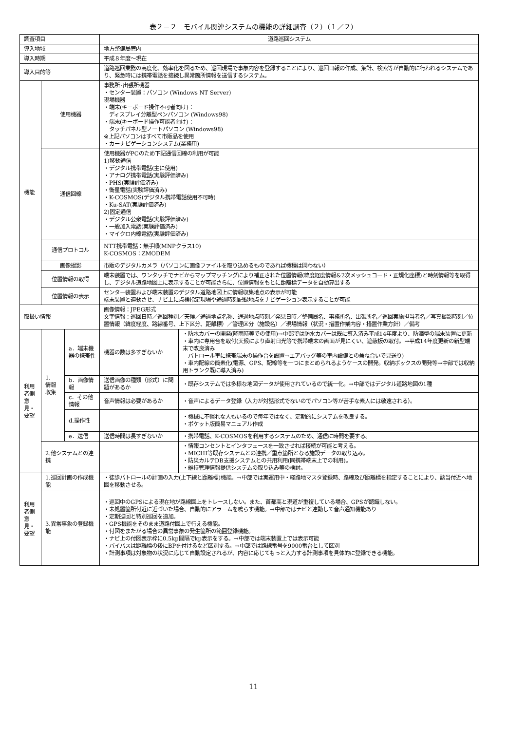表２－２　モバイル関連システムの機能の詳細調査（２）（１／２）
| 調査項目 | | | 道路巡回システム | |
| 導入地域 | | | 地方整備局管内 | |
| 導入時期 | | | 平成８年度～現在 | |
| 導入目的等 | | | 道路巡回業務の高度化、効率化を図るため、巡回現場で事象内容を登録することにより、巡回日報の作成、集計、検索等が自動的に行われるシステムであり、緊急時には携帯電話を接続し異常箇所情報を送信するシステム。 | |
| 機能 | 使用機器 | | 事務所･出張所機器 ・センター装置：パソコン (Windows NT Server) 現場機器 ・端末(キーボード操作不可者向け)： ディスプレイ分離型ペンパソコン (Windows98) ・端末(キーボード操作可能者向け)： タッチパネル型ノートパソコン (Windows98) ※上記パソコンはすべて市販品を使用 ・カーナビゲーションシステム(業務用) | |
| | 通信回線 | | 使用機器がPCのため下記通信回線の利用が可能 1)移動通信 ・デジタル携帯電話(主に使用) ・アナログ携帯電話(実験評価済み) ・PHS(実験評価済み) ・衛星電話(実験評価済み) ・K-COSMOS(デジタル携帯電話使用不可時) ・Ku-SAT(実験評価済み) 2)固定通信 ・デジタル公衆電話(実験評価済み) ・一般加入電話(実験評価済み) ・マイクロ内線電話(実験評価済み) | |
| | 通信プロトコル | | NTT携帯電話：無手順(MNPクラス10) K-COSMOS：ZMODEM | |
| | 画像撮影 | | 市販のデジタルカメラ（パソコンに画像ファイルを取り込めるものであれば機種は問わない） | |
| | 位置情報の取得 | | 端末装置では、ワンタッチでナビからマップマッチングにより補正された位置情報(緯度経度情報&2次メッシュコード・正規化座標)と時刻情報等を取得し、デジタル道路地図上に表示することが可能さらに、位置情報をもとに距離標データを自動算出する | |
| | 位置情報の表示 | | センター装置および端末装置のデジタル道路地図上に情報収集地点の表示が可能 端末装置と連動させ、ナビ上に点検指定現場や通過時刻記録地点をナビゲーション表示することが可能 | |
| 取扱い情報 | | | 画像情報：JPEG形式 文字情報：巡回日時／巡回種別／天候／通過地点名称、通過地点時刻／発見日時／整備局名、事務所名、出張所名／巡回実施担当者名／写真撮影時刻／位置情報（緯度経度、路線番号、上下区分、距離標）／管理区分（施設名）／現場情報（状況・措置作業内容・措置作業方針）／備考 | |
| 利用者側意見・要望 | 1. 情報収集 | a．端末機器の携帯性 | 機器の数は多すぎないか | ・防水カバーの開発(降雨時等での使用)→中部では防水カバーは既に導入済み平成14年度より、防滴型の端末装置に更新 ・車内に専用台を取付(天候により直射日光等で携帯端末の画面が見にくい、遮蔽板の取付。→平成14年度更新の新型端末で改良済み パトロール車に携帯端末の操作台を設置→エアバッグ等の車内設備との兼ね合いで見送り) ・車内配線の簡素化(電源、GPS、配線等を一つにまとめられるようケースの開発。収納ボックスの開発等→中部では収納用トランク既に導入済み) |
| | | b．画像情報 | 送信画像の種類（形式）に問題があるか | ・既存システムでは多様な地図データが使用されているので統一化。→中部ではデジタル道路地図の1種 |
| | | c．その他情報 | 音声情報は必要があるか | ・音声によるデータ登録（入力が対話形式でないのでパソコン等が苦手な素人には敬遠される）。 |
| | | d.操作性 | | ・機械に不慣れな人もいるので毎年ではなく、定期的にシステムを改良する。 ・ポケット版簡易マニュアル作成 |
| | | e．送信 | 送信時間は長すぎないか | ・携帯電話、K-COSMOSを利用するシステムのため、通信に時間を要する。 |
| | 2.他システムとの連携 | | | ・情報コンセントとインタフェースを一致させれば接続が可能と考える。 ・MICHI等既存システムとの連携／重点箇所となる施設データの取り込み。 ・防災カルテDB支援システムとの共用利用(同携帯端末上での利用)。 ・維持管理情報提供システムの取り込み等の検討。 |
| 利用者側意見・要望 | 1.巡回計画の作成機能 | | ・徒歩パトロールの計画の入力(上下線と距離標)機能。→中部では実運用中・経路地マスタ登録時、路線及び距離標を指定することにより、該当付近へ地図を移動させる。 | |
| | 3.異常事象の登録機能 | | ・巡回中のGPSによる現在地が路線図上をトレースしない。また、首都高と現道が重複している場合、GPSが認識しない。 ・未処置箇所付近に近づいた場合、自動的にアラームを鳴らす機能。→中部ではナビと連動して音声通知機能あり ・定期巡回と特別巡回を追加。 ・GPS機能をそのまま道路付図上で行える機能。 ・付図をまたがる場合の異常事象の発生箇所の範囲登録機能。 ・ナビ上の付図表示枠に0.5kp間隔でkp表示をする。→中部では端末装置上では表示可能 ・バイパスは距離標の後にBPを付けるなど区別する。→中部では路線番号を9000番台として区別 ・計測事項は対象物の状況に応じて自動設定されるが、内容に応じてもっと入力する計測事項を具体的に登録できる機能。 | |
11